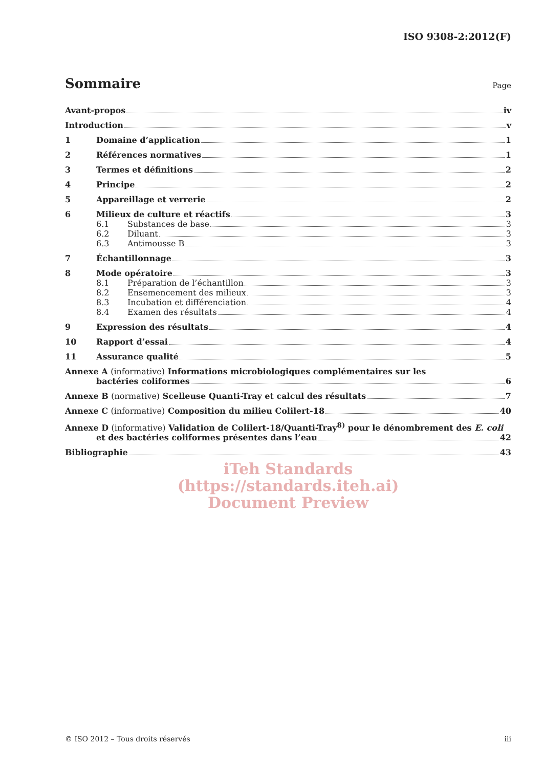ISO 9308-2:2012(F)
Sommaire Page
Avant-propos iv
Introduction v
1 Domaine d’application 1
2 Références normatives 1
3 Termes et définitions 2
4 Principe 2
5 Appareillage et verrerie 2
6 Milieux de culture et réactifs 3
6.1 Substances de base 3
6.2 Diluant 3
6.3 Antimousse B 3
7 Échantillonnage 3
8 Mode opératoire 3
8.1 Préparation de l’échantillon 3
8.2 Ensemencement des milieux 3
8.3 Incubation et différenciation 4
8.4 Examen des résultats 4
9 Expression des résultats 4
10 Rapport d’essai 4
11 Assurance qualité 5
Annexe A (informative) Informations microbiologiques complémentaires sur les
bactéries coliformes 6
Annexe B (normative) Scelleuse Quanti-Tray et calcul des résultats 7
Annexe C (informative) Composition du milieu Colilert-18 40
Annexe D (informative) Validation de Colilert-18/Quanti-Tray<sup>8)</sup> pour le dénombrement des E. coli
et des bactéries coliformes présentes dans l’eau 42
Bibliographie 43
iTeh Standards
(https://standards.iteh.ai)
Document Preview
© ISO 2012 – Tous droits réservés iii